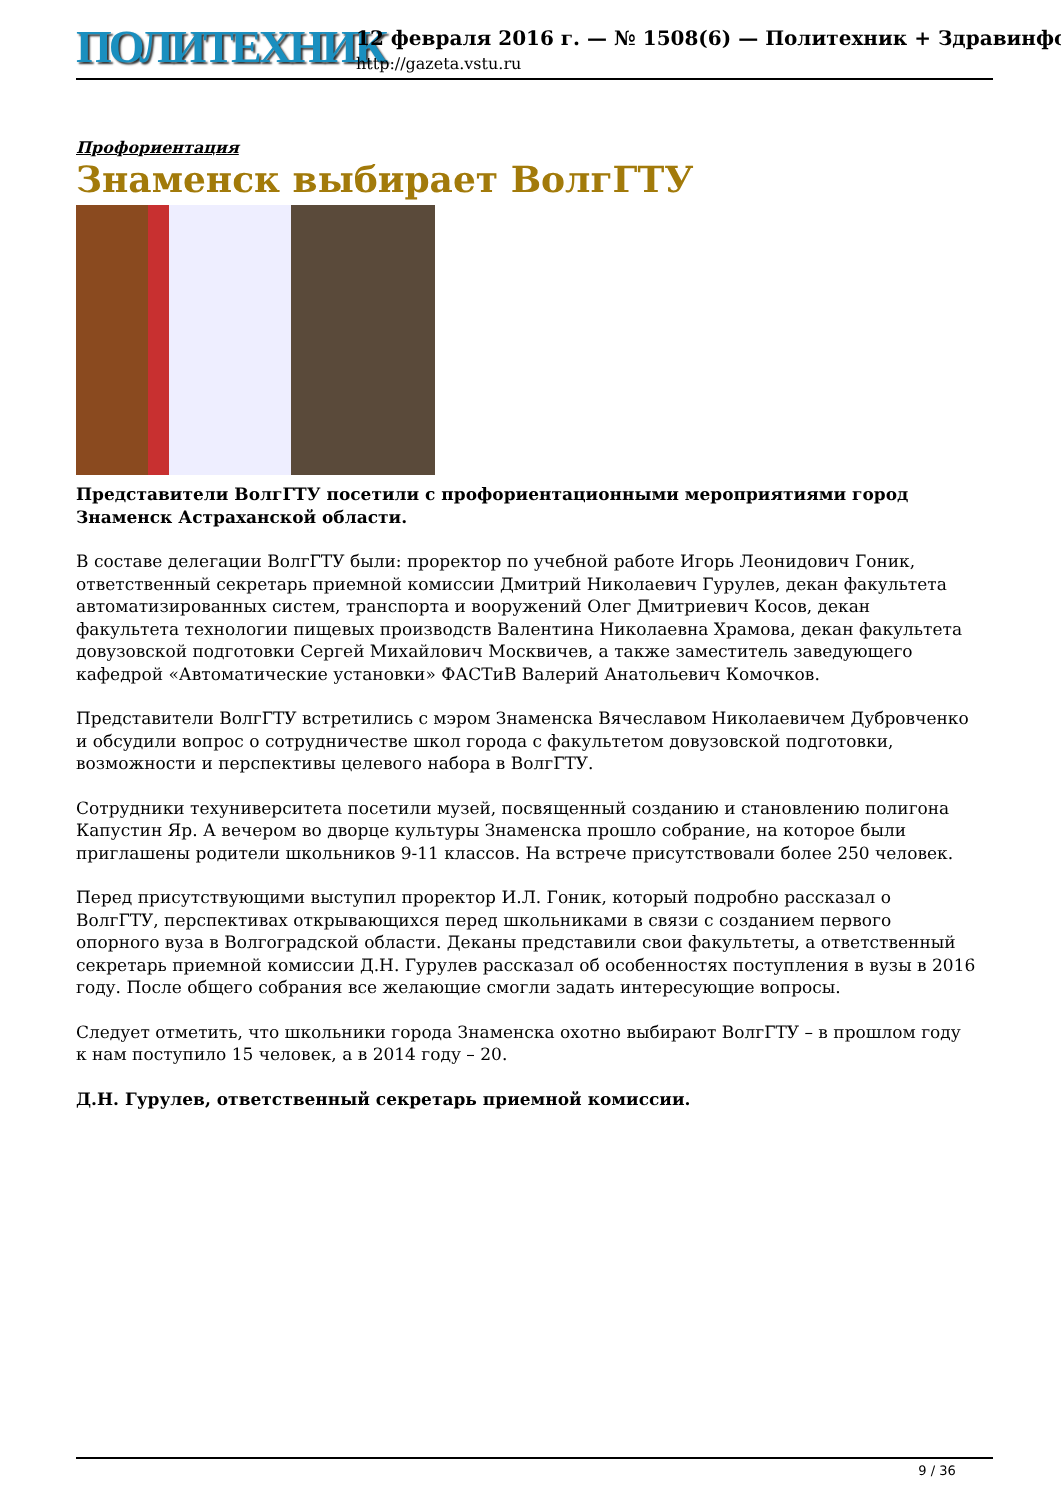ПОЛИТЕХНИК
12 февраля 2016 г. — № 1508(6) — Политехник + Здравинфо
http://gazeta.vstu.ru
Профориентация
Знаменск выбирает ВолгГТУ
Представители ВолгГТУ посетили с профориентационными мероприятиями город Знаменск Астраханской области.
В составе делегации ВолгГТУ были: проректор по учебной работе Игорь Леонидович Гоник, ответственный секретарь приемной комиссии Дмитрий Николаевич Гурулев, декан факультета автоматизированных систем, транспорта и вооружений Олег Дмитриевич Косов, декан факультета технологии пищевых производств Валентина Николаевна Храмова, декан факультета довузовской подготовки Сергей Михайлович Москвичев, а также заместитель заведующего кафедрой «Автоматические установки» ФАСТиВ Валерий Анатольевич Комочков.
Представители ВолгГТУ встретились с мэром Знаменска Вячеславом Николаевичем Дубровченко и обсудили вопрос о сотрудничестве школ города с факультетом довузовской подготовки, возможности и перспективы целевого набора в ВолгГТУ.
Сотрудники техуниверситета посетили музей, посвященный созданию и становлению полигона Капустин Яр. А вечером во дворце культуры Знаменска прошло собрание, на которое были приглашены родители школьников 9-11 классов. На встрече присутствовали более 250 человек.
Перед присутствующими выступил проректор И.Л. Гоник, который подробно рассказал о ВолгГТУ, перспективах открывающихся перед школьниками в связи с созданием первого опорного вуза в Волгоградской области. Деканы представили свои факультеты, а ответственный секретарь приемной комиссии Д.Н. Гурулев рассказал об особенностях поступления в вузы в 2016 году. После общего собрания все желающие смогли задать интересующие вопросы.
Следует отметить, что школьники города Знаменска охотно выбирают ВолгГТУ – в прошлом году к нам поступило 15 человек, а в 2014 году – 20.
Д.Н. Гурулев, ответственный секретарь приемной комиссии.
9 / 36